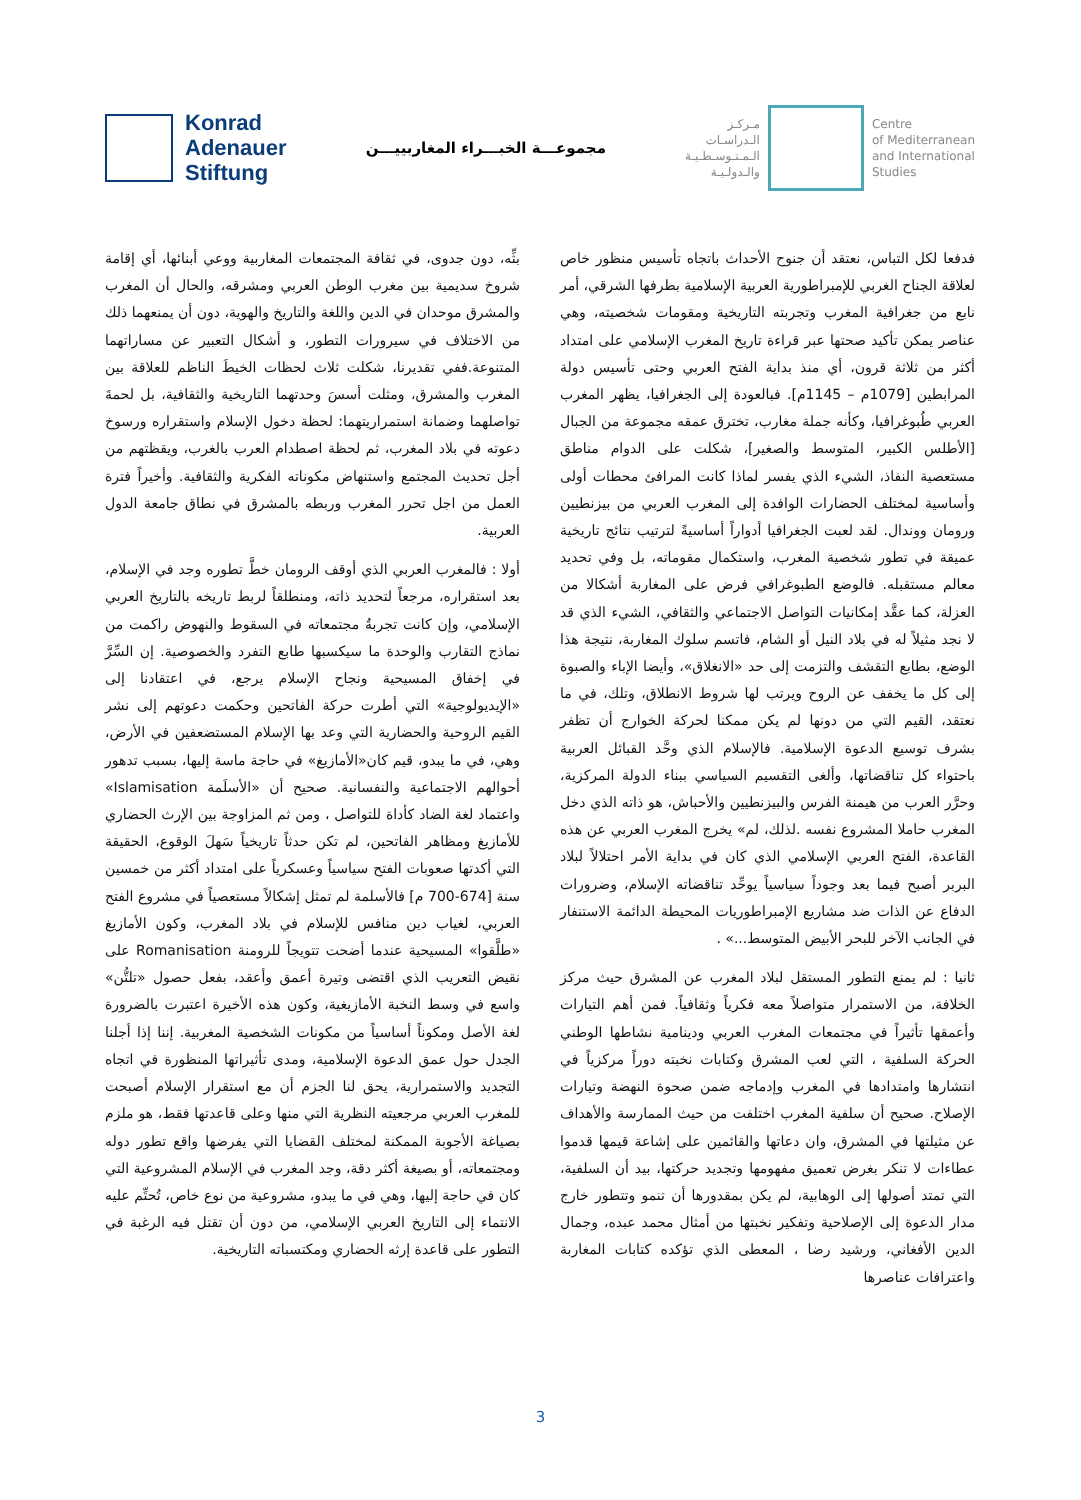Konrad
Adenauer
Stiftung
مجموعـــة الخبـــراء المغاربييـــن
مـركـز
الـدراسـات
الـمـتـوسـطـيـة
والـدولـيـة
Centre
of Mediterranean
and International
Studies
بثِّه، دون جدوى، في ثقافة المجتمعات المغاربية ووعي أبنائها، أي إقامة شروخ سديمية بين مغرب الوطن العربي ومشرقه، والحال أن المغرب والمشرق موحدان في الدين واللغة والتاريخ والهوية، دون أن يمنعهما ذلك من الاختلاف في سيرورات التطور، و أشكال التعبير عن مساراتهما المتنوعة.ففي تقديرنا، شكلت ثلاث لحظات الخيطَ الناظم للعلاقة بين المغرب والمشرق، ومثلت أسسَ وحدتهما التاريخية والثقافية، بل لحمةَ تواصلهما وضمانة استمراريتهما: لحظة دخول الإسلام واستقراره ورسوخ دعوته في بلاد المغرب، ثم لحظة اصطدام العرب بالغرب، ويقظتهم من أجل تحديث المجتمع واستنهاض مكوناته الفكرية والثقافية. وأخيراً فترة العمل من اجل تحرر المغرب وربطه بالمشرق في نطاق جامعة الدول العربية.
أولا : فالمغرب العربي الذي أوقف الرومان خطَّ تطوره وجد في الإسلام، بعد استقراره، مرجعاً لتحديد ذاته، ومنطلقاً لربط تاريخه بالتاريخ العربي الإسلامي، وإن كانت تجربةُ مجتمعاته في السقوط والنهوض راكمت من نماذج التقارب والوحدة ما سيكسبها طابع التفرد والخصوصية. إن السِّرَّ في إخفاق المسيحية ونجاح الإسلام يرجع، في اعتقادنا إلى «الإيديولوجية» التي أطرت حركة الفاتحين وحكمت دعوتهم إلى نشر القيم الروحية والحضارية التي وعد بها الإسلام المستضعفين في الأرض، وهي، في ما يبدو، قيم كان«الأمازيغ» في حاجة ماسة إليها، بسبب تدهور أحوالهم الاجتماعية والنفسانية. صحيح أن «الأسلَمة Islamisation» واعتماد لغة الضاد كأداة للتواصل ، ومن ثم المزاوجة بين الإرث الحضاري للأمازيغ ومظاهر الفاتحين، لم تكن حدثاً تاريخياً سَهلَ الوقوع، الحقيقة التي أكدتها صعوبات الفتح سياسياً وعسكرياً على امتداد أكثر من خمسين سنة [674-700 م] فالأسلمة لم تمثل إشكالاً مستعصياً في مشروع الفتح العربي، لغياب دين منافس للإسلام في بلاد المغرب، وكون الأمازيغ «طلَّقوا» المسيحية عندما أضحت تتويجاً للرومنة Romanisation على نقيض التعريب الذي اقتضى وتيرة أعمق وأعقد، بفعل حصول «تلتُّن» واسع في وسط النخبة الأمازيغية، وكون هذه الأخيرة اعتبرت بالضرورة لغة الأصل ومكوناً أساسياً من مكونات الشخصية المغربية. إننا إذا أجلنا الجدل حول عمق الدعوة الإسلامية، ومدى تأثيراتها المنظورة في اتجاه التجديد والاستمرارية، يحق لنا الجزم أن مع استقرار الإسلام أصبحت للمغرب العربي مرجعيته النظرية التي منها وعلى قاعدتها فقط، هو ملزم بصياغة الأجوبة الممكنة لمختلف القضايا التي يفرضها واقع تطور دوله ومجتمعاته، أو بصيغة أكثر دقة، وجد المغرب في الإسلام المشروعية التي كان في حاجة إليها، وهي في ما يبدو، مشروعية من نوع خاص، تُحتِّم عليه الانتماء إلى التاريخ العربي الإسلامي، من دون أن تقتل فيه الرغبة في التطور على قاعدة إرثه الحضاري ومكتسباته التاريخية.
فدفعا لكل التباس، نعتقد أن جنوح الأحداث باتجاه تأسيس منظور خاص لعلاقة الجناح الغربي للإمبراطورية العربية الإسلامية بطرفها الشرقي، أمر نابع من جغرافية المغرب وتجربته التاريخية ومقومات شخصيته، وهي عناصر يمكن تأكيد صحتها عبر قراءة تاريخ المغرب الإسلامي على امتداد أكثر من ثلاثة قرون، أي منذ بداية الفتح العربي وحتى تأسيس دولة المرابطين [1079م – 1145م]. فبالعودة إلى الجغرافيا، يظهر المغرب العربي طُبوغرافيا، وكأنه جملة مغارب، تخترق عمقه مجموعة من الجبال [الأطلس الكبير، المتوسط والصغير]، شكلت على الدوام مناطق مستعصية النفاذ، الشيء الذي يفسر لماذا كانت المرافئ محطات أولى وأساسية لمختلف الحضارات الوافدة إلى المغرب العربي من بيزنطيين ورومان ووندال. لقد لعبت الجغرافيا أدواراً أساسيةً لترتيب نتائج تاريخية عميقة في تطور شخصية المغرب، واستكمال مقوماته، بل وفي تحديد معالم مستقبله. فالوضع الطبوغرافي فرض على المغاربة أشكالا من العزلة، كما عقَّد إمكانيات التواصل الاجتماعي والثقافي، الشيء الذي قد لا نجد مثيلاً له في بلاد النيل أو الشام، فاتسم سلوك المغاربة، نتيجة هذا الوضع، بطابع التقشف والتزمت إلى حد «الانغلاق»، وأيضا الإباء والصبوة إلى كل ما يخفف عن الروح ويرتب لها شروط الانطلاق، وتلك، في ما نعتقد، القيم التي من دونها لم يكن ممكنا لحركة الخوارج أن تظفر بشرف توسيع الدعوة الإسلامية. فالإسلام الذي وحَّد القبائل العربية باحتواء كل تناقضاتها، وألغى التقسيم السياسي ببناء الدولة المركزية، وحرَّر العرب من هيمنة الفرس والبيزنطيين والأحباش، هو ذاته الذي دخل المغرب حاملا المشروع نفسه .لذلك، لم» يخرج المغرب العربي عن هذه القاعدة، الفتح العربي الإسلامي الذي كان في بداية الأمر احتلالاً لبلاد البربر أصبح فيما بعد وجوداً سياسياً يوحِّد تناقضاته الإسلام، وضرورات الدفاع عن الذات ضد مشاريع الإمبراطوريات المحيطة الدائمة الاستنفار في الجانب الآخر للبحر الأبيض المتوسط...» .
ثانيا : لم يمنع التطور المستقل لبلاد المغرب عن المشرق حيث مركز الخلافة، من الاستمرار متواصلاً معه فكرياً وثقافياً. فمن أهم التيارات وأعمقها تأثيراً في مجتمعات المغرب العربي ودينامية نشاطها الوطني الحركة السلفية ، التي لعب المشرق وكتابات نخبته دوراً مركزياً في انتشارها وامتدادها في المغرب وإدماجه ضمن صحوة النهضة وتيارات الإصلاح. صحيح أن سلفية المغرب اختلفت من حيث الممارسة والأهداف عن مثيلتها في المشرق، وان دعاتها والقائمين على إشاعة قيمها قدموا عطاءات لا تنكر بغرض تعميق مفهومها وتجديد حركتها، بيد أن السلفية، التي تمتد أصولها إلى الوهابية، لم يكن بمقدورها أن تنمو وتتطور خارج مدار الدعوة إلى الإصلاحية وتفكير نخبتها من أمثال محمد عبده، وجمال الدين الأفغاني، ورشيد رضا ، المعطى الذي تؤكده كتابات المغاربة واعترافات عناصرها
3